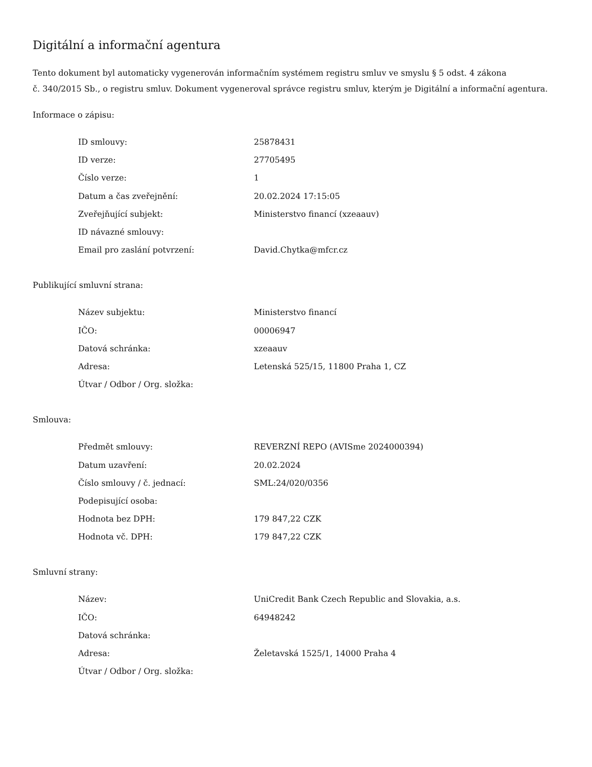Digitální a informační agentura
Tento dokument byl automaticky vygenerován informačním systémem registru smluv ve smyslu § 5 odst. 4 zákona
č. 340/2015 Sb., o registru smluv. Dokument vygeneroval správce registru smluv, kterým je Digitální a informační agentura.
Informace o zápisu:
| ID smlouvy: | 25878431 |
| ID verze: | 27705495 |
| Číslo verze: | 1 |
| Datum a čas zveřejnění: | 20.02.2024 17:15:05 |
| Zveřejňující subjekt: | Ministerstvo financí (xzeaauv) |
| ID návazné smlouvy: | |
| Email pro zaslání potvrzení: | David.Chytka@mfcr.cz |
Publikující smluvní strana:
| Název subjektu: | Ministerstvo financí |
| IČO: | 00006947 |
| Datová schránka: | xzeaauv |
| Adresa: | Letenská 525/15, 11800 Praha 1, CZ |
| Útvar / Odbor / Org. složka: | |
Smlouva:
| Předmět smlouvy: | REVERZNÍ REPO (AVISme 2024000394) |
| Datum uzavření: | 20.02.2024 |
| Číslo smlouvy / č. jednací: | SML:24/020/0356 |
| Podepisující osoba: | |
| Hodnota bez DPH: | 179 847,22 CZK |
| Hodnota vč. DPH: | 179 847,22 CZK |
Smluvní strany:
| Název: | UniCredit Bank Czech Republic and Slovakia, a.s. |
| IČO: | 64948242 |
| Datová schránka: | |
| Adresa: | Želetavská 1525/1, 14000 Praha 4 |
| Útvar / Odbor / Org. složka: | |